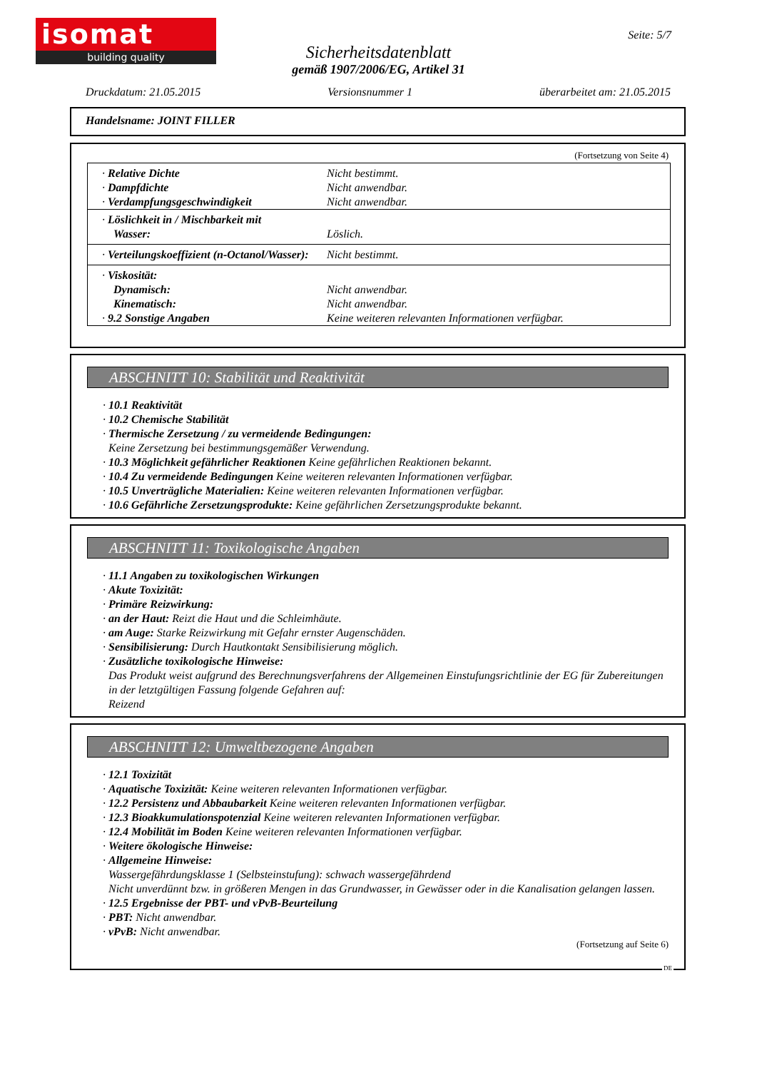isomat
building quality
Seite: 5/7
Sicherheitsdatenblatt
gemäß 1907/2006/EG, Artikel 31
Druckdatum: 21.05.2015 Versionsnummer 1 überarbeitet am: 21.05.2015
Handelsname: JOINT FILLER
(Fortsetzung von Seite 4)
| · Relative Dichte · Dampfdichte · Verdampfungsgeschwindigkeit | Nicht bestimmt. Nicht anwendbar. Nicht anwendbar. |
| · Löslichkeit in / Mischbarkeit mit Wasser: | Löslich. |
| · Verteilungskoeffizient (n-Octanol/Wasser): | Nicht bestimmt. |
| · Viskosität: Dynamisch: Kinematisch: · 9.2 Sonstige Angaben | Nicht anwendbar. Nicht anwendbar. Keine weiteren relevanten Informationen verfügbar. |
ABSCHNITT 10: Stabilität und Reaktivität
· 10.1 Reaktivität
· 10.2 Chemische Stabilität
· Thermische Zersetzung / zu vermeidende Bedingungen:
Keine Zersetzung bei bestimmungsgemäßer Verwendung.
· 10.3 Möglichkeit gefährlicher Reaktionen Keine gefährlichen Reaktionen bekannt.
· 10.4 Zu vermeidende Bedingungen Keine weiteren relevanten Informationen verfügbar.
· 10.5 Unverträgliche Materialien: Keine weiteren relevanten Informationen verfügbar.
· 10.6 Gefährliche Zersetzungsprodukte: Keine gefährlichen Zersetzungsprodukte bekannt.
ABSCHNITT 11: Toxikologische Angaben
· 11.1 Angaben zu toxikologischen Wirkungen
· Akute Toxizität:
· Primäre Reizwirkung:
· an der Haut: Reizt die Haut und die Schleimhäute.
· am Auge: Starke Reizwirkung mit Gefahr ernster Augenschäden.
· Sensibilisierung: Durch Hautkontakt Sensibilisierung möglich.
· Zusätzliche toxikologische Hinweise:
Das Produkt weist aufgrund des Berechnungsverfahrens der Allgemeinen Einstufungsrichtlinie der EG für Zubereitungen in der letztgültigen Fassung folgende Gefahren auf:
Reizend
ABSCHNITT 12: Umweltbezogene Angaben
· 12.1 Toxizität
· Aquatische Toxizität: Keine weiteren relevanten Informationen verfügbar.
· 12.2 Persistenz und Abbaubarkeit Keine weiteren relevanten Informationen verfügbar.
· 12.3 Bioakkumulationspotenzial Keine weiteren relevanten Informationen verfügbar.
· 12.4 Mobilität im Boden Keine weiteren relevanten Informationen verfügbar.
· Weitere ökologische Hinweise:
· Allgemeine Hinweise:
Wassergefährdungsklasse 1 (Selbsteinstufung): schwach wassergefährdend
Nicht unverdünnt bzw. in größeren Mengen in das Grundwasser, in Gewässer oder in die Kanalisation gelangen lassen.
· 12.5 Ergebnisse der PBT- und vPvB-Beurteilung
· PBT: Nicht anwendbar.
· vPvB: Nicht anwendbar.
(Fortsetzung auf Seite 6)
DE